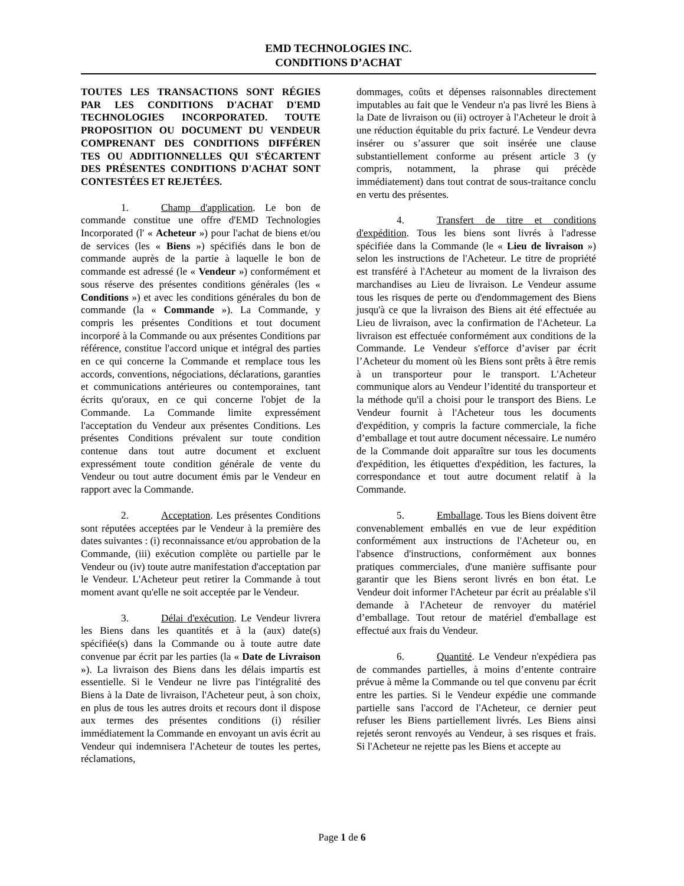EMD TECHNOLOGIES INC.
CONDITIONS D’ACHAT
TOUTES LES TRANSACTIONS SONT RÉGIES PAR LES CONDITIONS D'ACHAT D'EMD TECHNOLOGIES INCORPORATED. TOUTE PROPOSITION OU DOCUMENT DU VENDEUR COMPRENANT DES CONDITIONS DIFFÉREN TES OU ADDITIONNELLES QUI S'ÉCARTENT DES PRÉSENTES CONDITIONS D'ACHAT SONT CONTESTÉES ET REJETÉES.
1. Champ d'application. Le bon de commande constitue une offre d'EMD Technologies Incorporated (l' « Acheteur ») pour l'achat de biens et/ou de services (les « Biens ») spécifiés dans le bon de commande auprès de la partie à laquelle le bon de commande est adressé (le « Vendeur ») conformément et sous réserve des présentes conditions générales (les « Conditions ») et avec les conditions générales du bon de commande (la « Commande »). La Commande, y compris les présentes Conditions et tout document incorporé à la Commande ou aux présentes Conditions par référence, constitue l'accord unique et intégral des parties en ce qui concerne la Commande et remplace tous les accords, conventions, négociations, déclarations, garanties et communications antérieures ou contemporaines, tant écrits qu'oraux, en ce qui concerne l'objet de la Commande. La Commande limite expressément l'acceptation du Vendeur aux présentes Conditions. Les présentes Conditions prévalent sur toute condition contenue dans tout autre document et excluent expressément toute condition générale de vente du Vendeur ou tout autre document émis par le Vendeur en rapport avec la Commande.
2. Acceptation. Les présentes Conditions sont réputées acceptées par le Vendeur à la première des dates suivantes : (i) reconnaissance et/ou approbation de la Commande, (iii) exécution complète ou partielle par le Vendeur ou (iv) toute autre manifestation d'acceptation par le Vendeur. L'Acheteur peut retirer la Commande à tout moment avant qu'elle ne soit acceptée par le Vendeur.
3. Délai d'exécution. Le Vendeur livrera les Biens dans les quantités et à la (aux) date(s) spécifiée(s) dans la Commande ou à toute autre date convenue par écrit par les parties (la « Date de Livraison »). La livraison des Biens dans les délais impartis est essentielle. Si le Vendeur ne livre pas l'intégralité des Biens à la Date de livraison, l'Acheteur peut, à son choix, en plus de tous les autres droits et recours dont il dispose aux termes des présentes conditions (i) résilier immédiatement la Commande en envoyant un avis écrit au Vendeur qui indemnisera l'Acheteur de toutes les pertes, réclamations,
dommages, coûts et dépenses raisonnables directement imputables au fait que le Vendeur n'a pas livré les Biens à la Date de livraison ou (ii) octroyer à l'Acheteur le droit à une réduction équitable du prix facturé. Le Vendeur devra insérer ou s’assurer que soit insérée une clause substantiellement conforme au présent article 3 (y compris, notamment, la phrase qui précède immédiatement) dans tout contrat de sous-traitance conclu en vertu des présentes.
4. Transfert de titre et conditions d'expédition. Tous les biens sont livrés à l'adresse spécifiée dans la Commande (le « Lieu de livraison ») selon les instructions de l'Acheteur. Le titre de propriété est transféré à l'Acheteur au moment de la livraison des marchandises au Lieu de livraison. Le Vendeur assume tous les risques de perte ou d'endommagement des Biens jusqu'à ce que la livraison des Biens ait été effectuée au Lieu de livraison, avec la confirmation de l'Acheteur. La livraison est effectuée conformément aux conditions de la Commande. Le Vendeur s'efforce d’aviser par écrit l’Acheteur du moment où les Biens sont prêts à être remis à un transporteur pour le transport. L'Acheteur communique alors au Vendeur l’identité du transporteur et la méthode qu'il a choisi pour le transport des Biens. Le Vendeur fournit à l'Acheteur tous les documents d'expédition, y compris la facture commerciale, la fiche d’emballage et tout autre document nécessaire. Le numéro de la Commande doit apparaître sur tous les documents d'expédition, les étiquettes d'expédition, les factures, la correspondance et tout autre document relatif à la Commande.
5. Emballage. Tous les Biens doivent être convenablement emballés en vue de leur expédition conformément aux instructions de l'Acheteur ou, en l'absence d'instructions, conformément aux bonnes pratiques commerciales, d'une manière suffisante pour garantir que les Biens seront livrés en bon état. Le Vendeur doit informer l'Acheteur par écrit au préalable s'il demande à l'Acheteur de renvoyer du matériel d’emballage. Tout retour de matériel d'emballage est effectué aux frais du Vendeur.
6. Quantité. Le Vendeur n'expédiera pas de commandes partielles, à moins d’entente contraire prévue à même la Commande ou tel que convenu par écrit entre les parties. Si le Vendeur expédie une commande partielle sans l'accord de l'Acheteur, ce dernier peut refuser les Biens partiellement livrés. Les Biens ainsi rejetés seront renvoyés au Vendeur, à ses risques et frais. Si l'Acheteur ne rejette pas les Biens et accepte au
Page 1 de 6